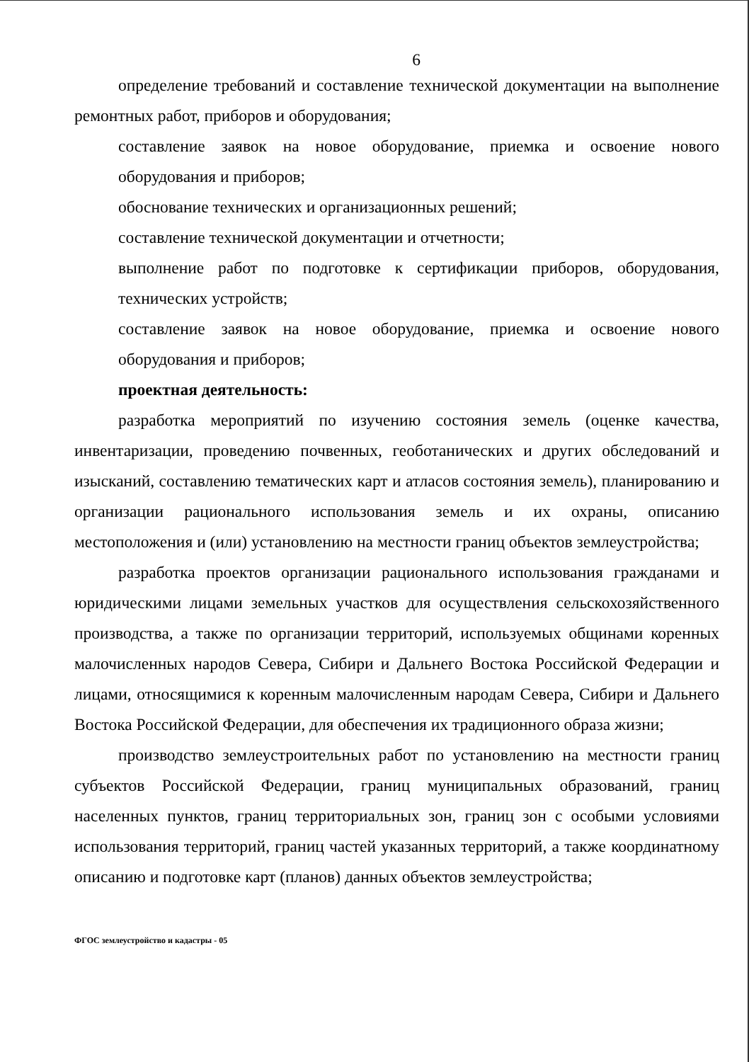6
определение требований и составление технической документации на выполнение ремонтных работ, приборов и оборудования;
составление заявок на новое оборудование, приемка и освоение нового оборудования и приборов;
обоснование технических и организационных решений;
составление технической документации и отчетности;
выполнение работ по подготовке к сертификации приборов, оборудования, технических устройств;
составление заявок на новое оборудование, приемка и освоение нового оборудования и приборов;
проектная деятельность:
разработка мероприятий по изучению состояния земель (оценке качества, инвентаризации, проведению почвенных, геоботанических и других обследований и изысканий, составлению тематических карт и атласов состояния земель), планированию и организации рационального использования земель и их охраны, описанию местоположения и (или) установлению на местности границ объектов землеустройства;
разработка проектов организации рационального использования гражданами и юридическими лицами земельных участков для осуществления сельскохозяйственного производства, а также по организации территорий, используемых общинами коренных малочисленных народов Севера, Сибири и Дальнего Востока Российской Федерации и лицами, относящимися к коренным малочисленным народам Севера, Сибири и Дальнего Востока Российской Федерации, для обеспечения их традиционного образа жизни;
производство землеустроительных работ по установлению на местности границ субъектов Российской Федерации, границ муниципальных образований, границ населенных пунктов, границ территориальных зон, границ зон с особыми условиями использования территорий, границ частей указанных территорий, а также координатному описанию и подготовке карт (планов) данных объектов землеустройства;
ФГОС землеустройство и кадастры - 05